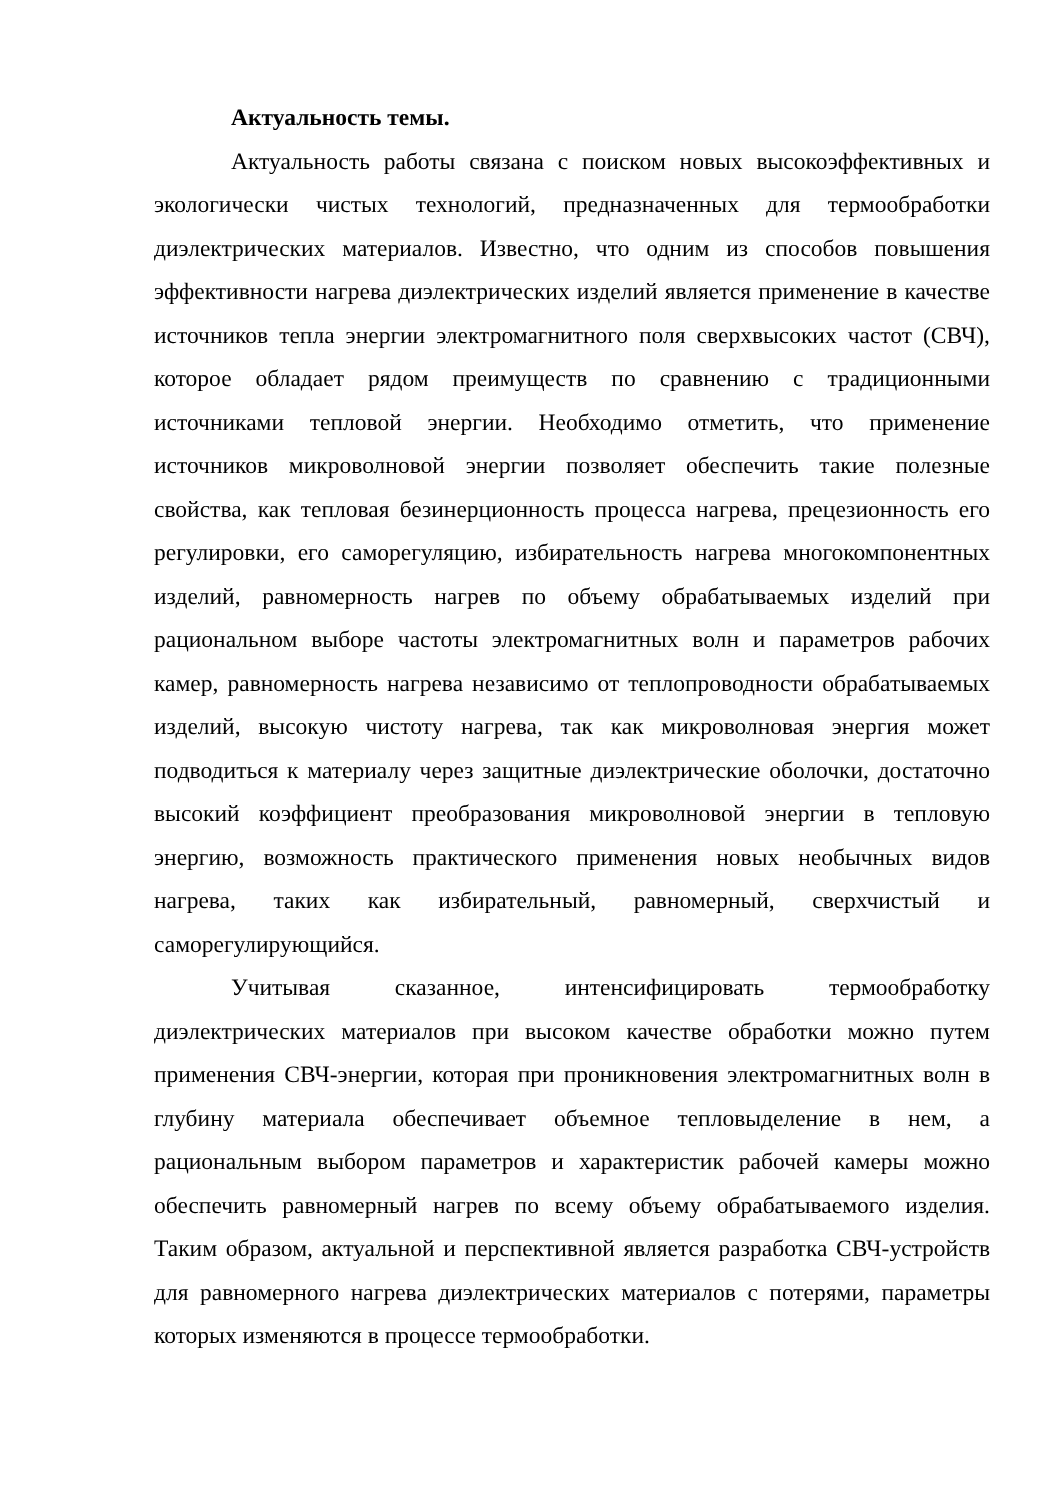Актуальность темы.
Актуальность работы связана с поиском новых высокоэффективных и экологически чистых технологий, предназначенных для термообработки диэлектрических материалов. Известно, что одним из способов повышения эффективности нагрева диэлектрических изделий является применение в качестве источников тепла энергии электромагнитного поля сверхвысоких частот (СВЧ), которое обладает рядом преимуществ по сравнению с традиционными источниками тепловой энергии. Необходимо отметить, что применение источников микроволновой энергии позволяет обеспечить такие полезные свойства, как тепловая безинерционность процесса нагрева, прецезионность его регулировки, его саморегуляцию, избирательность нагрева многокомпонентных изделий, равномерность нагрев по объему обрабатываемых изделий при рациональном выборе частоты электромагнитных волн и параметров рабочих камер, равномерность нагрева независимо от теплопроводности обрабатываемых изделий, высокую чистоту нагрева, так как микроволновая энергия может подводиться к материалу через защитные диэлектрические оболочки, достаточно высокий коэффициент преобразования микроволновой энергии в тепловую энергию, возможность практического применения новых необычных видов нагрева, таких как избирательный, равномерный, сверхчистый и саморегулирующийся.
Учитывая сказанное, интенсифицировать термообработку диэлектрических материалов при высоком качестве обработки можно путем применения СВЧ-энергии, которая при проникновения электромагнитных волн в глубину материала обеспечивает объемное тепловыделение в нем, а рациональным выбором параметров и характеристик рабочей камеры можно обеспечить равномерный нагрев по всему объему обрабатываемого изделия. Таким образом, актуальной и перспективной является разработка СВЧ-устройств для равномерного нагрева диэлектрических материалов с потерями, параметры которых изменяются в процессе термообработки.